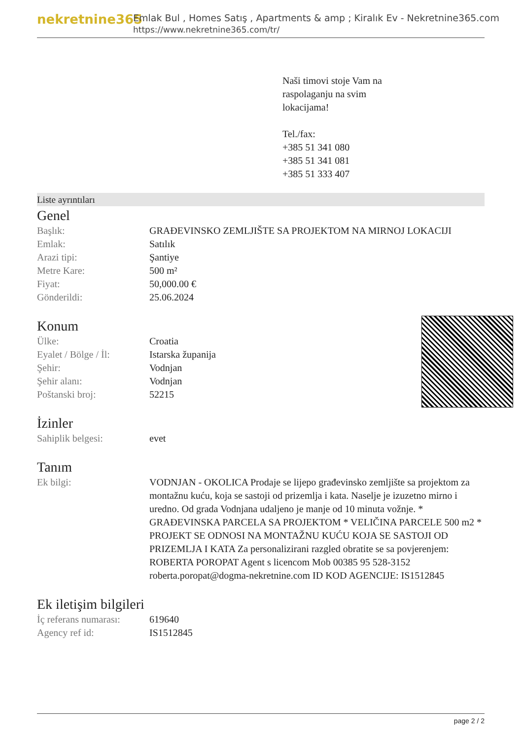nekretnine365
Emlak Bul , Homes Satış , Apartments & amp ; Kiralık Ev - Nekretnine365.com
https://www.nekretnine365.com/tr/
Naši timovi stoje Vam na
raspolaganju na svim
lokacijama!
Tel./fax:
+385 51 341 080
+385 51 341 081
+385 51 333 407
Liste ayrıntıları
Genel
| Başlık: | GRAĐEVINSKO ZEMLJIŠTE SA PROJEKTOM NA MIRNOJ LOKACIJI |
| Emlak: | Satılık |
| Arazi tipi: | Şantiye |
| Metre Kare: | 500 m² |
| Fiyat: | 50,000.00 € |
| Gönderildi: | 25.06.2024 |
Konum
| Ülke: | Croatia |
| Eyalet / Bölge / İl: | Istarska županija |
| Şehir: | Vodnjan |
| Şehir alanı: | Vodnjan |
| Poštanski broj: | 52215 |
İzinler
| Sahiplik belgesi: | evet |
Tanım
| Ek bilgi: | VODNJAN - OKOLICA Prodaje se lijepo građevinsko zemljište sa projektom za montažnu kuću, koja se sastoji od prizemlja i kata. Naselje je izuzetno mirno i uredno. Od grada Vodnjana udaljeno je manje od 10 minuta vožnje. * GRAĐEVINSKA PARCELA SA PROJEKTOM * VELIČINA PARCELE 500 m2 * PROJEKT SE ODNOSI NA MONTAŽNU KUĆU KOJA SE SASTOJI OD PRIZEMLJA I KATA Za personalizirani razgled obratite se sa povjerenjem: ROBERTA POROPAT Agent s licencom Mob 00385 95 528-3152 roberta.poropat@dogma-nekretnine.com ID KOD AGENCIJE: IS1512845 |
Ek iletişim bilgileri
| İç referans numarası: | 619640 |
| Agency ref id: | IS1512845 |
page 2 / 2